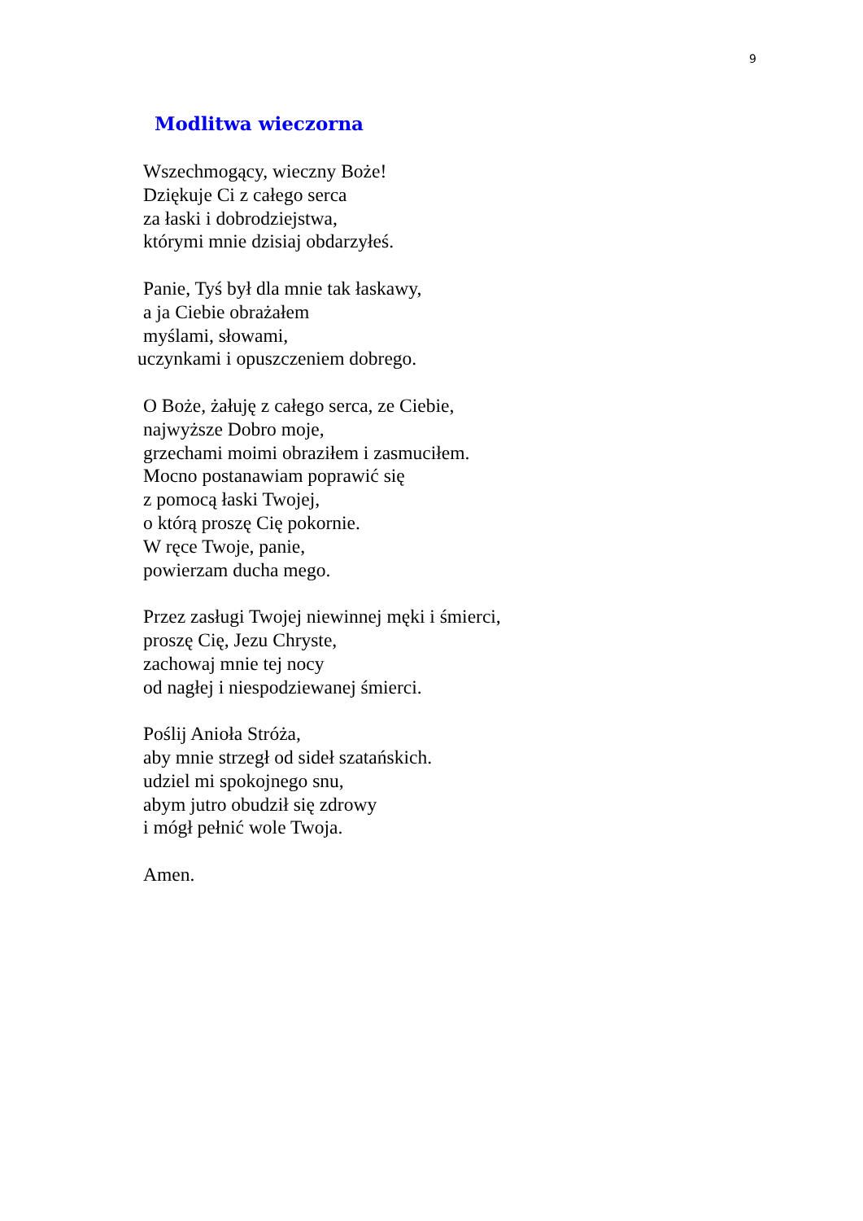9
Modlitwa wieczorna
Wszechmogący, wieczny Boże!
Dziękuje Ci z całego serca
za łaski i dobrodziejstwa,
którymi mnie dzisiaj obdarzyłeś.
Panie, Tyś był dla mnie tak łaskawy,
a ja Ciebie obrażałem
myślami, słowami,
uczynkami i opuszczeniem dobrego.
O Boże, żałuję z całego serca, ze Ciebie,
najwyższe Dobro moje,
grzechami moimi obraziłem i zasmuciłem.
Mocno postanawiam poprawić się
z pomocą łaski Twojej,
o którą proszę Cię pokornie.
W ręce Twoje, panie,
powierzam ducha mego.
Przez zasługi Twojej niewinnej męki i śmierci,
proszę Cię, Jezu Chryste,
zachowaj mnie tej nocy
od nagłej i niespodziewanej śmierci.
Poślij Anioła Stróża,
aby mnie strzegł od sideł szatańskich.
udziel mi spokojnego snu,
abym jutro obudził się zdrowy
i mógł pełnić wole Twoja.
Amen.